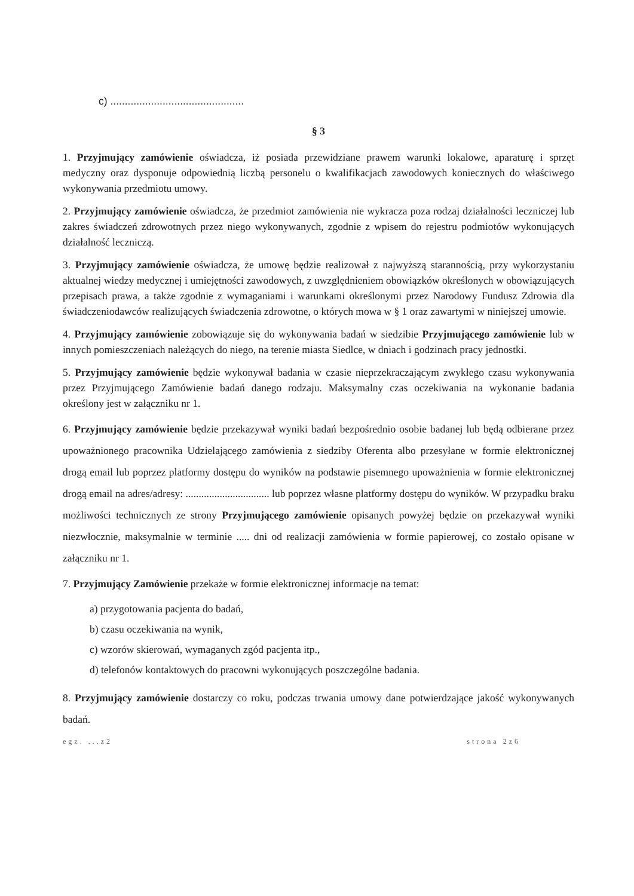c) ..............................................
§ 3
1. Przyjmujący zamówienie oświadcza, iż posiada przewidziane prawem warunki lokalowe, aparaturę i sprzęt medyczny oraz dysponuje odpowiednią liczbą personelu o kwalifikacjach zawodowych koniecznych do właściwego wykonywania przedmiotu umowy.
2. Przyjmujący zamówienie oświadcza, że przedmiot zamówienia nie wykracza poza rodzaj działalności leczniczej lub zakres świadczeń zdrowotnych przez niego wykonywanych, zgodnie z wpisem do rejestru podmiotów wykonujących działalność leczniczą.
3. Przyjmujący zamówienie oświadcza, że umowę będzie realizował z najwyższą starannością, przy wykorzystaniu aktualnej wiedzy medycznej i umiejętności zawodowych, z uwzględnieniem obowiązków określonych w obowiązujących przepisach prawa, a także zgodnie z wymaganiami i warunkami określonymi przez Narodowy Fundusz Zdrowia dla świadczeniodawców realizujących świadczenia zdrowotne, o których mowa w § 1 oraz zawartymi w niniejszej umowie.
4. Przyjmujący zamówienie zobowiązuje się do wykonywania badań w siedzibie Przyjmującego zamówienie lub w innych pomieszczeniach należących do niego, na terenie miasta Siedlce, w dniach i godzinach pracy jednostki.
5. Przyjmujący zamówienie będzie wykonywał badania w czasie nieprzekraczającym zwykłego czasu wykonywania przez Przyjmującego Zamówienie badań danego rodzaju. Maksymalny czas oczekiwania na wykonanie badania określony jest w załączniku nr 1.
6. Przyjmujący zamówienie będzie przekazywał wyniki badań bezpośrednio osobie badanej lub będą odbierane przez upoważnionego pracownika Udzielającego zamówienia z siedziby Oferenta albo przesyłane w formie elektronicznej drogą email lub poprzez platformy dostępu do wyników na podstawie pisemnego upoważnienia w formie elektronicznej drogą email na adres/adresy: ................................ lub poprzez własne platformy dostępu do wyników. W przypadku braku możliwości technicznych ze strony Przyjmującego zamówienie opisanych powyżej będzie on przekazywał wyniki niezwłocznie, maksymalnie w terminie ..... dni od realizacji zamówienia w formie papierowej, co zostało opisane w załączniku nr 1.
7. Przyjmujący Zamówienie przekaże w formie elektronicznej informacje na temat:
a) przygotowania pacjenta do badań,
b) czasu oczekiwania na wynik,
c) wzorów skierowań, wymaganych zgód pacjenta itp.,
d) telefonów kontaktowych do pracowni wykonujących poszczególne badania.
8. Przyjmujący zamówienie dostarczy co roku, podczas trwania umowy dane potwierdzające jakość wykonywanych badań.
egz. ...z2 strona 2z6